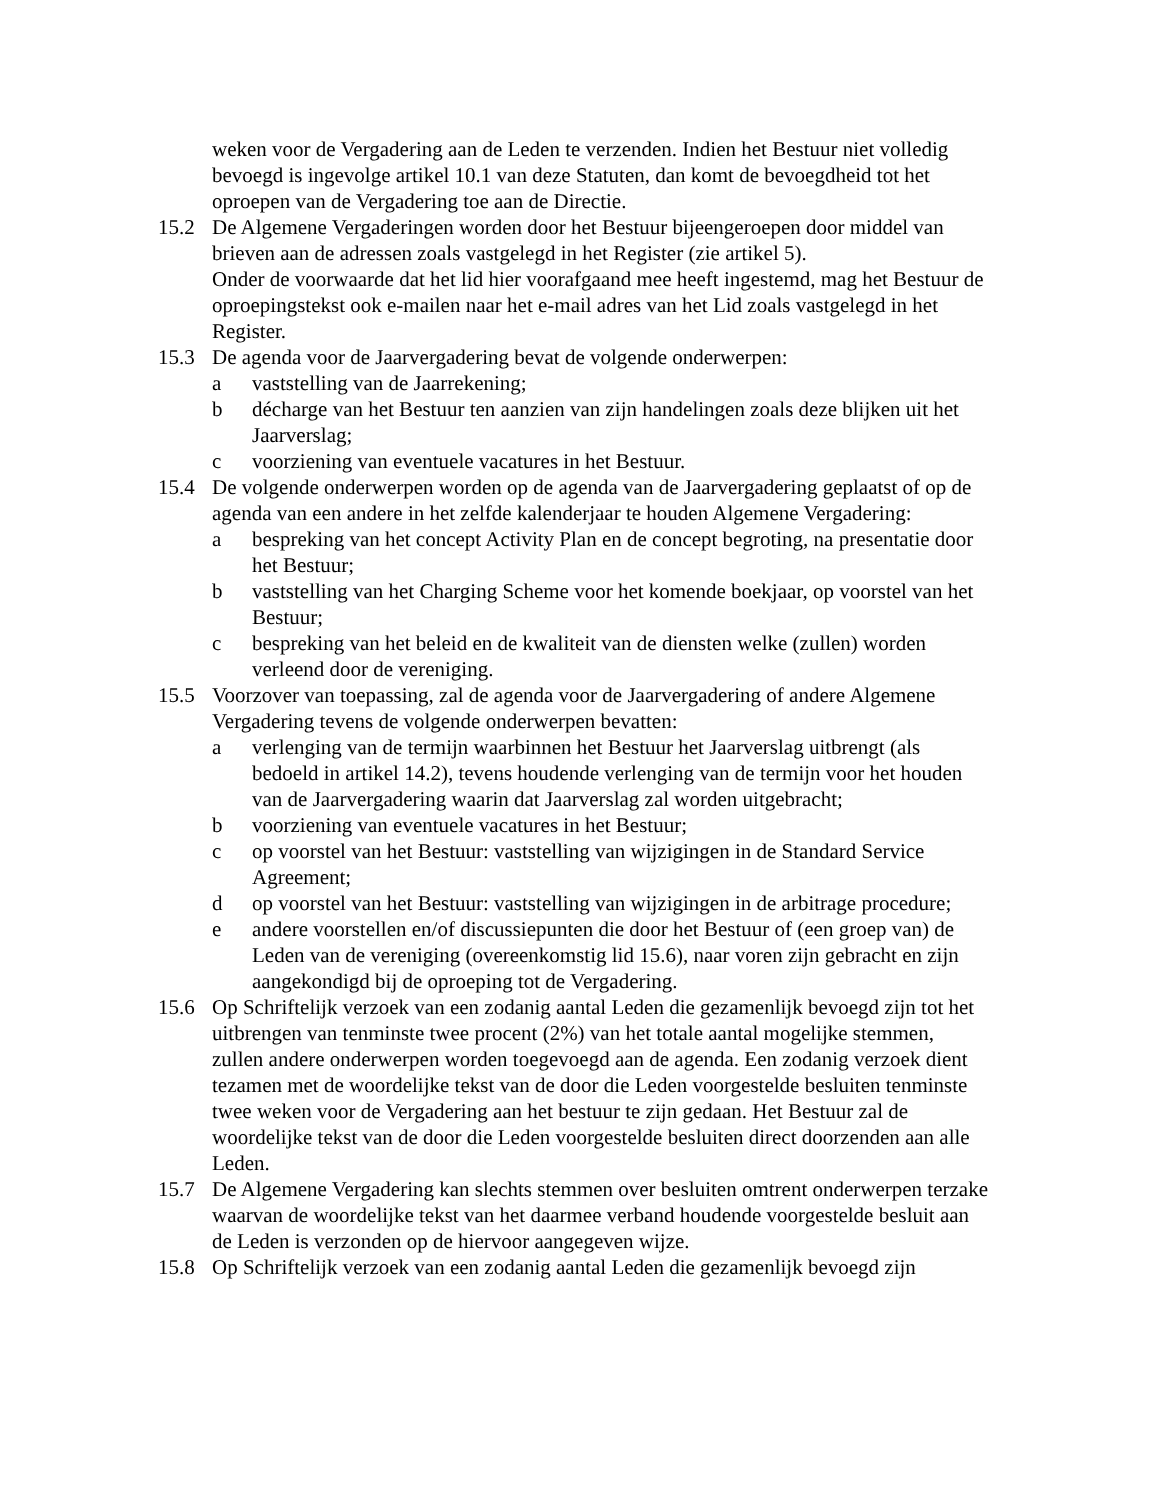weken voor de Vergadering aan de Leden te verzenden. Indien het Bestuur niet volledig bevoegd is ingevolge artikel 10.1 van deze Statuten, dan komt de bevoegdheid tot het oproepen van de Vergadering toe aan de Directie.
15.2 De Algemene Vergaderingen worden door het Bestuur bijeengeroepen door middel van brieven aan de adressen zoals vastgelegd in het Register (zie artikel 5).
Onder de voorwaarde dat het lid hier voorafgaand mee heeft ingestemd, mag het Bestuur de oproepingstekst ook e-mailen naar het e-mail adres van het Lid zoals vastgelegd in het Register.
15.3 De agenda voor de Jaarvergadering bevat de volgende onderwerpen:
a vaststelling van de Jaarrekening;
b décharge van het Bestuur ten aanzien van zijn handelingen zoals deze blijken uit het Jaarverslag;
c voorziening van eventuele vacatures in het Bestuur.
15.4 De volgende onderwerpen worden op de agenda van de Jaarvergadering geplaatst of op de agenda van een andere in het zelfde kalenderjaar te houden Algemene Vergadering:
a bespreking van het concept Activity Plan en de concept begroting, na presentatie door het Bestuur;
b vaststelling van het Charging Scheme voor het komende boekjaar, op voorstel van het Bestuur;
c bespreking van het beleid en de kwaliteit van de diensten welke (zullen) worden verleend door de vereniging.
15.5 Voorzover van toepassing, zal de agenda voor de Jaarvergadering of andere Algemene Vergadering tevens de volgende onderwerpen bevatten:
a verlenging van de termijn waarbinnen het Bestuur het Jaarverslag uitbrengt (als bedoeld in artikel 14.2), tevens houdende verlenging van de termijn voor het houden van de Jaarvergadering waarin dat Jaarverslag zal worden uitgebracht;
b voorziening van eventuele vacatures in het Bestuur;
c op voorstel van het Bestuur: vaststelling van wijzigingen in de Standard Service Agreement;
d op voorstel van het Bestuur: vaststelling van wijzigingen in de arbitrage procedure;
e andere voorstellen en/of discussiepunten die door het Bestuur of (een groep van) de Leden van de vereniging (overeenkomstig lid 15.6), naar voren zijn gebracht en zijn aangekondigd bij de oproeping tot de Vergadering.
15.6 Op Schriftelijk verzoek van een zodanig aantal Leden die gezamenlijk bevoegd zijn tot het uitbrengen van tenminste twee procent (2%) van het totale aantal mogelijke stemmen, zullen andere onderwerpen worden toegevoegd aan de agenda. Een zodanig verzoek dient tezamen met de woordelijke tekst van de door die Leden voorgestelde besluiten tenminste twee weken voor de Vergadering aan het bestuur te zijn gedaan. Het Bestuur zal de woordelijke tekst van de door die Leden voorgestelde besluiten direct doorzenden aan alle Leden.
15.7 De Algemene Vergadering kan slechts stemmen over besluiten omtrent onderwerpen terzake waarvan de woordelijke tekst van het daarmee verband houdende voorgestelde besluit aan de Leden is verzonden op de hiervoor aangegeven wijze.
15.8 Op Schriftelijk verzoek van een zodanig aantal Leden die gezamenlijk bevoegd zijn